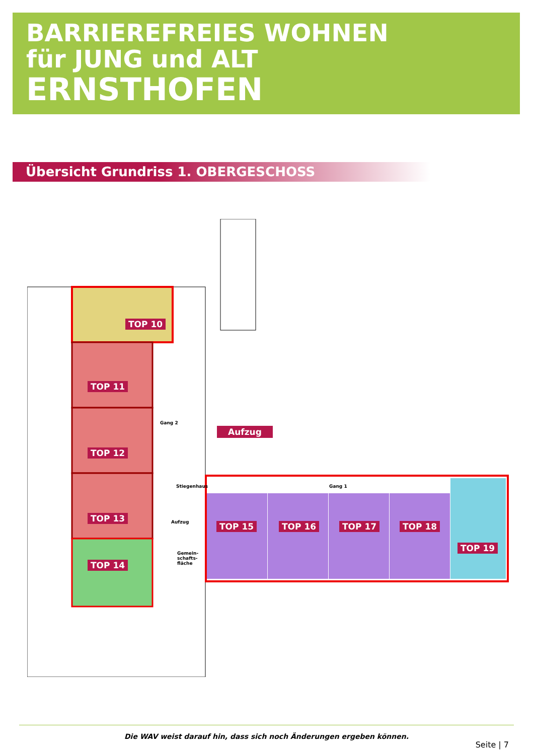BARRIEREFREIES WOHNEN
für JUNG und ALT
ERNSTHOFEN
Übersicht Grundriss 1. OBERGESCHOSS
TOP 10
TOP 11
TOP 12
TOP 13
TOP 14
TOP 15 TOP 16 TOP 17 TOP 18
TOP 19
Aufzug
Gang 2
Stiegenhaus Gang 1
Aufzug
Gemein-
schafts-
fläche
Die WAV weist darauf hin, dass sich noch Änderungen ergeben können.
Seite | 7